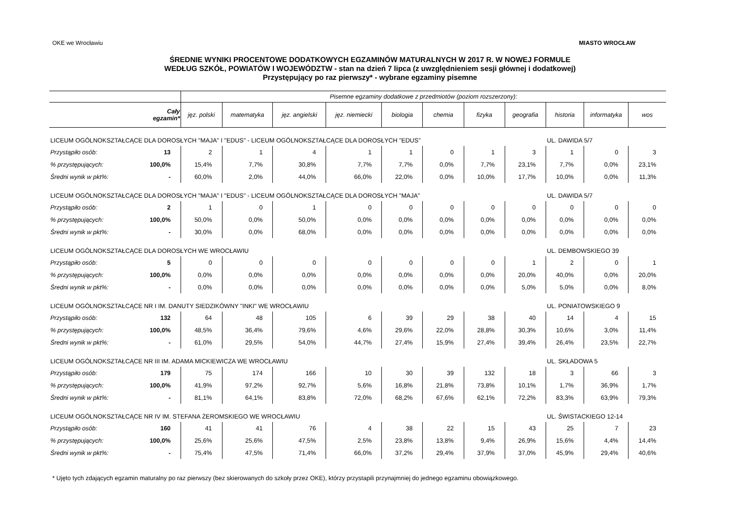OKE we Wrocławiu MIASTO WROCŁAW
ŚREDNIE WYNIKI PROCENTOWE DODATKOWYCH EGZAMINÓW MATURALNYCH W 2017 R. W NOWEJ FORMULE
WEDŁUG SZKÓŁ, POWIATÓW I WOJEWÓDZTW - stan na dzień 7 lipca (z uwzględnieniem sesji głównej i dodatkowej)
Przystępujący po raz pierwszy* - wybrane egzaminy pisemne
| | | Pisemne egzaminy dodatkowe z przedmiotów (poziom rozszerzony): | | | | | | | | | | |
| --- | --- | --- | --- | --- | --- | --- | --- | --- | --- | --- | --- | --- |
| | Cały egzamin* | jęz. polski | matematyka | jęz. angielski | jęz. niemiecki | biologia | chemia | fizyka | geografia | historia | informatyka | wos |
| LICEUM OGÓLNOKSZTAŁCĄCE DLA DOROSŁYCH "MAJA" I "EDUS" - LICEUM OGÓLNOKSZTAŁCĄCE DLA DOROSŁYCH "EDUS" | | | | | | | | | | UL. DAWIDA 5/7 | | |
| Przystąpiło osób: | 13 | 2 | 1 | 4 | 1 | 1 | 0 | 1 | 3 | 1 | 0 | 3 |
| % przystępujących: | 100,0% | 15,4% | 7,7% | 30,8% | 7,7% | 7,7% | 0,0% | 7,7% | 23,1% | 7,7% | 0,0% | 23,1% |
| Średni wynik w pkt%: | - | 60,0% | 2,0% | 44,0% | 66,0% | 22,0% | 0,0% | 10,0% | 17,7% | 10,0% | 0,0% | 11,3% |
| LICEUM OGÓLNOKSZTAŁCĄCE DLA DOROSŁYCH "MAJA" I "EDUS" - LICEUM OGÓLNOKSZTAŁCĄCE DLA DOROSŁYCH "MAJA" | | | | | | | | | | UL. DAWIDA 5/7 | | |
| Przystąpiło osób: | 2 | 1 | 0 | 1 | 0 | 0 | 0 | 0 | 0 | 0 | 0 | 0 |
| % przystępujących: | 100,0% | 50,0% | 0,0% | 50,0% | 0,0% | 0,0% | 0,0% | 0,0% | 0,0% | 0,0% | 0,0% | 0,0% |
| Średni wynik w pkt%: | - | 30,0% | 0,0% | 68,0% | 0,0% | 0,0% | 0,0% | 0,0% | 0,0% | 0,0% | 0,0% | 0,0% |
| LICEUM OGÓLNOKSZTAŁCĄCE DLA DOROSŁYCH WE WROCŁAWIU | | | | | | | | | | UL. DEMBOWSKIEGO 39 | | |
| Przystąpiło osób: | 5 | 0 | 0 | 0 | 0 | 0 | 0 | 0 | 1 | 2 | 0 | 1 |
| % przystępujących: | 100,0% | 0,0% | 0,0% | 0,0% | 0,0% | 0,0% | 0,0% | 0,0% | 20,0% | 40,0% | 0,0% | 20,0% |
| Średni wynik w pkt%: | - | 0,0% | 0,0% | 0,0% | 0,0% | 0,0% | 0,0% | 0,0% | 5,0% | 5,0% | 0,0% | 8,0% |
| LICEUM OGÓLNOKSZTAŁCĄCE NR I IM. DANUTY SIEDZIKÓWNY "INKI" WE WROCŁAWIU | | | | | | | | | | UL. PONIATOWSKIEGO 9 | | |
| Przystąpiło osób: | 132 | 64 | 48 | 105 | 6 | 39 | 29 | 38 | 40 | 14 | 4 | 15 |
| % przystępujących: | 100,0% | 48,5% | 36,4% | 79,6% | 4,6% | 29,6% | 22,0% | 28,8% | 30,3% | 10,6% | 3,0% | 11,4% |
| Średni wynik w pkt%: | - | 61,0% | 29,5% | 54,0% | 44,7% | 27,4% | 15,9% | 27,4% | 39,4% | 26,4% | 23,5% | 22,7% |
| LICEUM OGÓLNOKSZTAŁCĄCE NR III IM. ADAMA MICKIEWICZA WE WROCŁAWIU | | | | | | | | | | UL. SKŁADOWA 5 | | |
| Przystąpiło osób: | 179 | 75 | 174 | 166 | 10 | 30 | 39 | 132 | 18 | 3 | 66 | 3 |
| % przystępujących: | 100,0% | 41,9% | 97,2% | 92,7% | 5,6% | 16,8% | 21,8% | 73,8% | 10,1% | 1,7% | 36,9% | 1,7% |
| Średni wynik w pkt%: | - | 81,1% | 64,1% | 83,8% | 72,0% | 68,2% | 67,6% | 62,1% | 72,2% | 83,3% | 63,9% | 79,3% |
| LICEUM OGÓLNOKSZTAŁCĄCE NR IV IM. STEFANA ŻEROMSKIEGO WE WROCŁAWIU | | | | | | | | | | UL. ŚWISTACKIEGO 12-14 | | |
| Przystąpiło osób: | 160 | 41 | 41 | 76 | 4 | 38 | 22 | 15 | 43 | 25 | 7 | 23 |
| % przystępujących: | 100,0% | 25,6% | 25,6% | 47,5% | 2,5% | 23,8% | 13,8% | 9,4% | 26,9% | 15,6% | 4,4% | 14,4% |
| Średni wynik w pkt%: | - | 75,4% | 47,5% | 71,4% | 66,0% | 37,2% | 29,4% | 37,9% | 37,0% | 45,9% | 29,4% | 40,6% |
* Ujęto tych zdających egzamin maturalny po raz pierwszy (bez skierowanych do szkoły przez OKE), którzy przystapili przynajmniej do jednego egzaminu obowiązkowego.